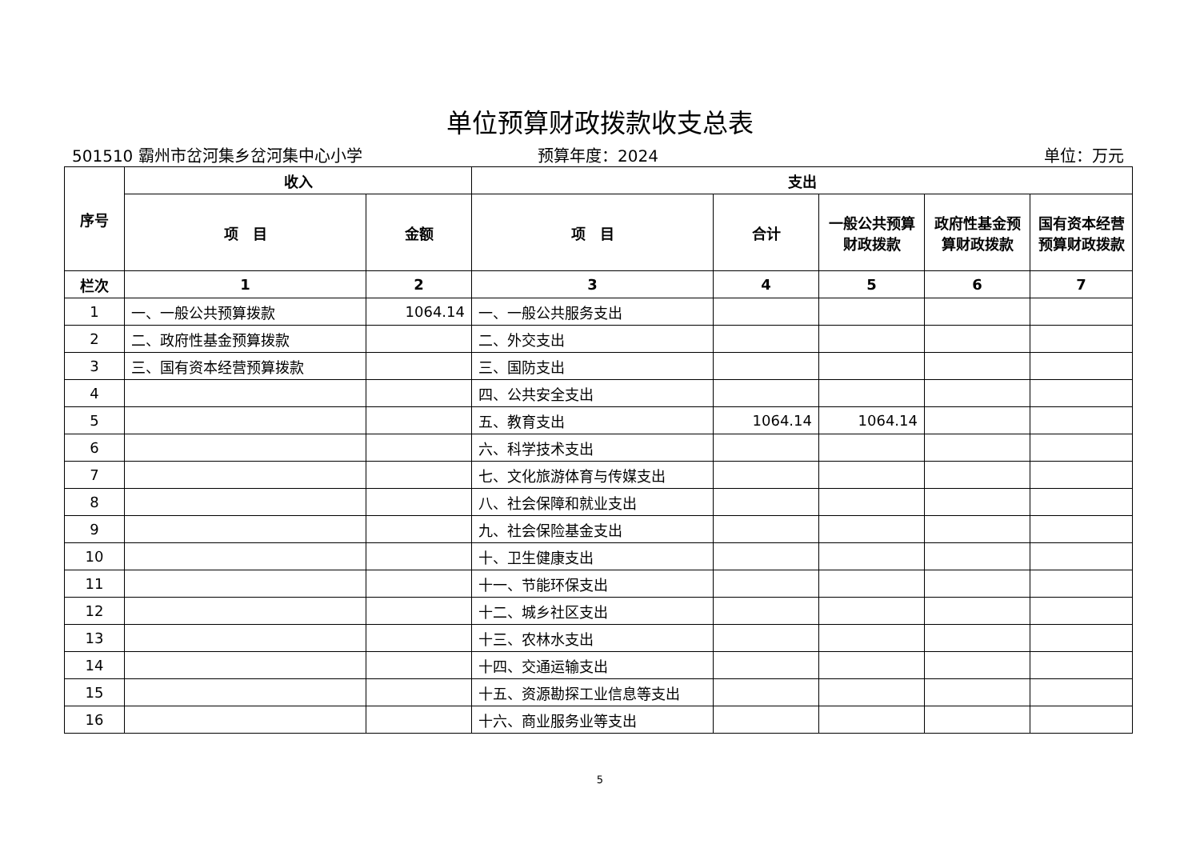单位预算财政拨款收支总表
501510 霸州市岔河集乡岔河集中心小学
预算年度：2024 单位：万元
| 序号 | 收入 | | 支出 | | | | |
| --- | --- | --- | --- | --- | --- | --- | --- |
| | 项 目 | 金额 | 项 目 | 合计 | 一般公共预算财政拨款 | 政府性基金预算财政拨款 | 国有资本经营预算财政拨款 |
| 栏次 | 1 | 2 | 3 | 4 | 5 | 6 | 7 |
| 1 | 一、一般公共预算拨款 | 1064.14 | 一、一般公共服务支出 | | | | |
| 2 | 二、政府性基金预算拨款 | | 二、外交支出 | | | | |
| 3 | 三、国有资本经营预算拨款 | | 三、国防支出 | | | | |
| 4 | | | 四、公共安全支出 | | | | |
| 5 | | | 五、教育支出 | 1064.14 | 1064.14 | | |
| 6 | | | 六、科学技术支出 | | | | |
| 7 | | | 七、文化旅游体育与传媒支出 | | | | |
| 8 | | | 八、社会保障和就业支出 | | | | |
| 9 | | | 九、社会保险基金支出 | | | | |
| 10 | | | 十、卫生健康支出 | | | | |
| 11 | | | 十一、节能环保支出 | | | | |
| 12 | | | 十二、城乡社区支出 | | | | |
| 13 | | | 十三、农林水支出 | | | | |
| 14 | | | 十四、交通运输支出 | | | | |
| 15 | | | 十五、资源勘探工业信息等支出 | | | | |
| 16 | | | 十六、商业服务业等支出 | | | | |
5